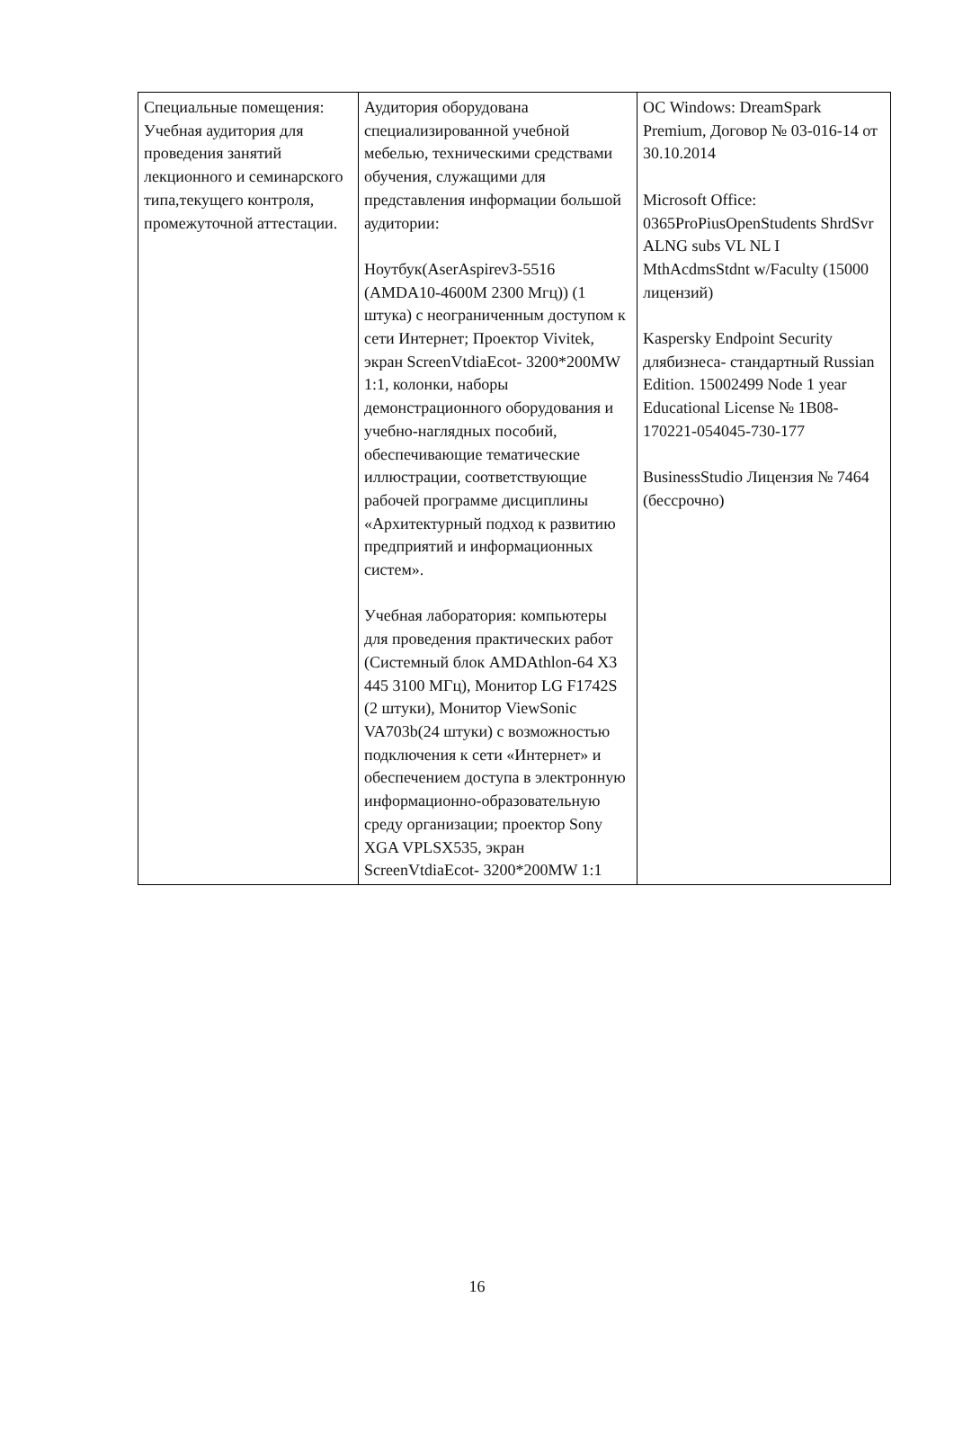| Специальные помещения: Учебная аудитория для проведения занятий лекционного и семинарского типа,текущего контроля, промежуточной аттестации. | Аудитория оборудована специализированной учебной мебелью, техническими средствами обучения, служащими для представления информации большой аудитории: Ноутбук(AserAspirev3-5516 (AMDA10-4600M 2300 Мгц)) (1 штука) с неограниченным доступом к сети Интернет; Проектор Vivitek, экран ScreenVtdiaEcot- 3200*200MW 1:1, колонки, наборы демонстрационного оборудования и учебно-наглядных пособий, обеспечивающие тематические иллюстрации, соответствующие рабочей программе дисциплины «Архитектурный подход к развитию предприятий и информационных систем». Учебная лаборатория: компьютеры для проведения практических работ (Системный блок AMDAthlon-64 X3 445 3100 МГц), Монитор LG F1742S (2 штуки), Монитор ViewSonic VA703b(24 штуки) с возможностью подключения к сети «Интернет» и обеспечением доступа в электронную информационно-образовательную среду организации; проектор Sony XGA VPLSX535, экран ScreenVtdiaEcot- 3200*200MW 1:1 | ОС Windows: DreamSpark Premium, Договор № 03-016-14 от 30.10.2014 Microsoft Office: 0365ProPiusOpenStudents ShrdSvr ALNG subs VL NL I MthAcdmsStdnt w/Faculty (15000 лицензий) Kaspersky Endpoint Security длябизнеса- стандартный Russian Edition. 15002499 Node 1 year Educational License № 1B08-170221-054045-730-177 BusinessStudio Лицензия № 7464 (бессрочно) |
16